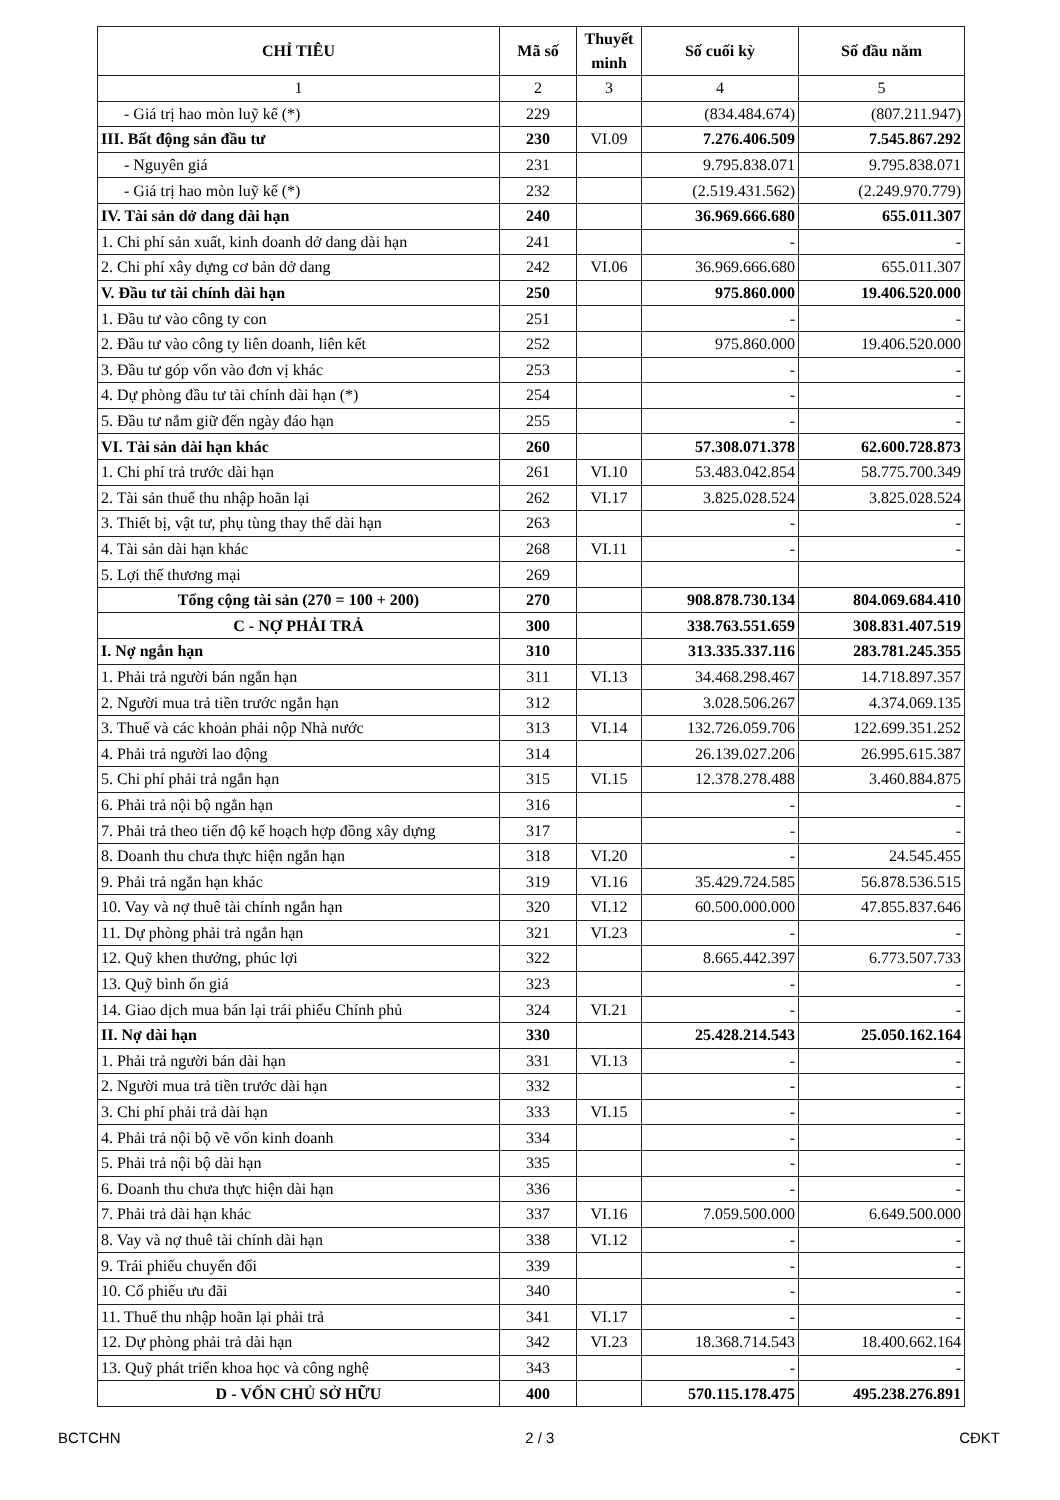| CHỈ TIÊU | Mã số | Thuyết minh | Số cuối kỳ | Số đầu năm |
| --- | --- | --- | --- | --- |
| 1 | 2 | 3 | 4 | 5 |
| - Giá trị hao mòn luỹ kế (*) | 229 | | (834.484.674) | (807.211.947) |
| III. Bất động sản đầu tư | 230 | VI.09 | 7.276.406.509 | 7.545.867.292 |
| - Nguyên giá | 231 | | 9.795.838.071 | 9.795.838.071 |
| - Giá trị hao mòn luỹ kế (*) | 232 | | (2.519.431.562) | (2.249.970.779) |
| IV. Tài sản dở dang dài hạn | 240 | | 36.969.666.680 | 655.011.307 |
| 1. Chi phí sản xuất, kinh doanh dở dang dài hạn | 241 | | - | - |
| 2. Chi phí xây dựng cơ bản dở dang | 242 | VI.06 | 36.969.666.680 | 655.011.307 |
| V. Đầu tư tài chính dài hạn | 250 | | 975.860.000 | 19.406.520.000 |
| 1. Đầu tư vào công ty con | 251 | | - | - |
| 2. Đầu tư vào công ty liên doanh, liên kết | 252 | | 975.860.000 | 19.406.520.000 |
| 3. Đầu tư góp vốn vào đơn vị khác | 253 | | - | - |
| 4. Dự phòng đầu tư tài chính dài hạn (*) | 254 | | - | - |
| 5. Đầu tư nắm giữ đến ngày đáo hạn | 255 | | - | - |
| VI. Tài sản dài hạn khác | 260 | | 57.308.071.378 | 62.600.728.873 |
| 1. Chi phí trả trước dài hạn | 261 | VI.10 | 53.483.042.854 | 58.775.700.349 |
| 2. Tài sản thuế thu nhập hoãn lại | 262 | VI.17 | 3.825.028.524 | 3.825.028.524 |
| 3. Thiết bị, vật tư, phụ tùng thay thế dài hạn | 263 | | - | - |
| 4. Tài sản dài hạn khác | 268 | VI.11 | - | - |
| 5. Lợi thế thương mại | 269 | | | |
| Tổng cộng tài sản (270 = 100 + 200) | 270 | | 908.878.730.134 | 804.069.684.410 |
| C - NỢ PHẢI TRẢ | 300 | | 338.763.551.659 | 308.831.407.519 |
| I. Nợ ngắn hạn | 310 | | 313.335.337.116 | 283.781.245.355 |
| 1. Phải trả người bán ngắn hạn | 311 | VI.13 | 34.468.298.467 | 14.718.897.357 |
| 2. Người mua trả tiền trước ngắn hạn | 312 | | 3.028.506.267 | 4.374.069.135 |
| 3. Thuế và các khoản phải nộp Nhà nước | 313 | VI.14 | 132.726.059.706 | 122.699.351.252 |
| 4. Phải trả người lao động | 314 | | 26.139.027.206 | 26.995.615.387 |
| 5. Chi phí phải trả ngắn hạn | 315 | VI.15 | 12.378.278.488 | 3.460.884.875 |
| 6. Phải trả nội bộ ngắn hạn | 316 | | - | - |
| 7. Phải trả theo tiến độ kế hoạch hợp đồng xây dựng | 317 | | - | - |
| 8. Doanh thu chưa thực hiện ngắn hạn | 318 | VI.20 | - | 24.545.455 |
| 9. Phải trả ngắn hạn khác | 319 | VI.16 | 35.429.724.585 | 56.878.536.515 |
| 10. Vay và nợ thuê tài chính ngắn hạn | 320 | VI.12 | 60.500.000.000 | 47.855.837.646 |
| 11. Dự phòng phải trả ngắn hạn | 321 | VI.23 | - | - |
| 12. Quỹ khen thưởng, phúc lợi | 322 | | 8.665.442.397 | 6.773.507.733 |
| 13. Quỹ bình ổn giá | 323 | | - | - |
| 14. Giao dịch mua bán lại trái phiếu Chính phủ | 324 | VI.21 | - | - |
| II. Nợ dài hạn | 330 | | 25.428.214.543 | 25.050.162.164 |
| 1. Phải trả người bán dài hạn | 331 | VI.13 | - | - |
| 2. Người mua trả tiền trước dài hạn | 332 | | - | - |
| 3. Chi phí phải trả dài hạn | 333 | VI.15 | - | - |
| 4. Phải trả nội bộ về vốn kinh doanh | 334 | | - | - |
| 5. Phải trả nội bộ dài hạn | 335 | | - | - |
| 6. Doanh thu chưa thực hiện dài hạn | 336 | | - | - |
| 7. Phải trả dài hạn khác | 337 | VI.16 | 7.059.500.000 | 6.649.500.000 |
| 8. Vay và nợ thuê tài chính dài hạn | 338 | VI.12 | - | - |
| 9. Trái phiếu chuyển đổi | 339 | | - | - |
| 10. Cổ phiếu ưu đãi | 340 | | - | - |
| 11. Thuế thu nhập hoãn lại phải trả | 341 | VI.17 | - | - |
| 12. Dự phòng phải trả dài hạn | 342 | VI.23 | 18.368.714.543 | 18.400.662.164 |
| 13. Quỹ phát triển khoa học và công nghệ | 343 | | - | - |
| D - VỐN CHỦ SỞ HỮU | 400 | | 570.115.178.475 | 495.238.276.891 |
BCTCHN 2 / 3 CĐKT